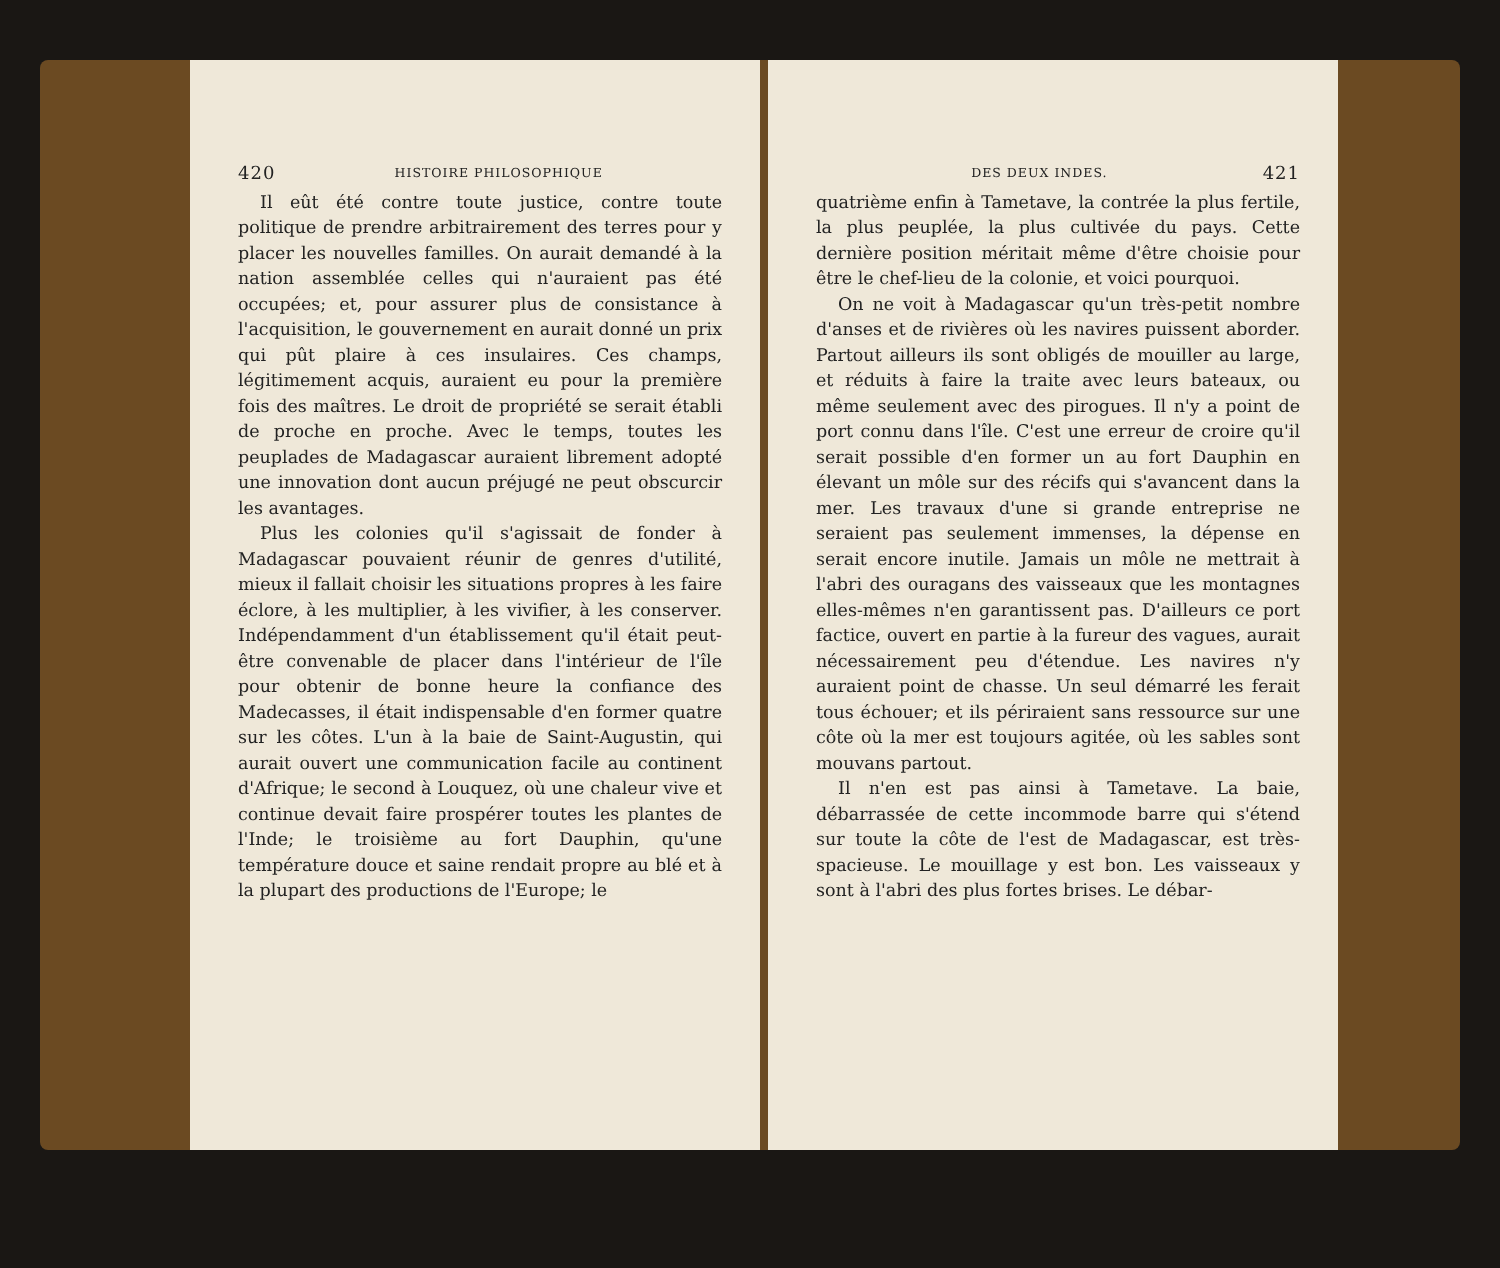420 HISTOIRE PHILOSOPHIQUE
Il eût été contre toute justice, contre toute politique de prendre arbitrairement des terres pour y placer les nouvelles familles. On aurait demandé à la nation assemblée celles qui n'auraient pas été occupées; et, pour assurer plus de consistance à l'acquisition, le gouvernement en aurait donné un prix qui pût plaire à ces insulaires. Ces champs, légitimement acquis, auraient eu pour la première fois des maîtres. Le droit de propriété se serait établi de proche en proche. Avec le temps, toutes les peuplades de Madagascar auraient librement adopté une innovation dont aucun préjugé ne peut obscurcir les avantages.
Plus les colonies qu'il s'agissait de fonder à Madagascar pouvaient réunir de genres d'utilité, mieux il fallait choisir les situations propres à les faire éclore, à les multiplier, à les vivifier, à les conserver. Indépendamment d'un établissement qu'il était peut-être convenable de placer dans l'intérieur de l'île pour obtenir de bonne heure la confiance des Madecasses, il était indispensable d'en former quatre sur les côtes. L'un à la baie de Saint-Augustin, qui aurait ouvert une communication facile au continent d'Afrique; le second à Louquez, où une chaleur vive et continue devait faire prospérer toutes les plantes de l'Inde; le troisième au fort Dauphin, qu'une température douce et saine rendait propre au blé et à la plupart des productions de l'Europe; le
DES DEUX INDES. 421
quatrième enfin à Tametave, la contrée la plus fertile, la plus peuplée, la plus cultivée du pays. Cette dernière position méritait même d'être choisie pour être le chef-lieu de la colonie, et voici pourquoi.
On ne voit à Madagascar qu'un très-petit nombre d'anses et de rivières où les navires puissent aborder. Partout ailleurs ils sont obligés de mouiller au large, et réduits à faire la traite avec leurs bateaux, ou même seulement avec des pirogues. Il n'y a point de port connu dans l'île. C'est une erreur de croire qu'il serait possible d'en former un au fort Dauphin en élevant un môle sur des récifs qui s'avancent dans la mer. Les travaux d'une si grande entreprise ne seraient pas seulement immenses, la dépense en serait encore inutile. Jamais un môle ne mettrait à l'abri des ouragans des vaisseaux que les montagnes elles-mêmes n'en garantissent pas. D'ailleurs ce port factice, ouvert en partie à la fureur des vagues, aurait nécessairement peu d'étendue. Les navires n'y auraient point de chasse. Un seul démarré les ferait tous échouer; et ils périraient sans ressource sur une côte où la mer est toujours agitée, où les sables sont mouvans partout.
Il n'en est pas ainsi à Tametave. La baie, débarrassée de cette incommode barre qui s'étend sur toute la côte de l'est de Madagascar, est très-spacieuse. Le mouillage y est bon. Les vaisseaux y sont à l'abri des plus fortes brises. Le débar-